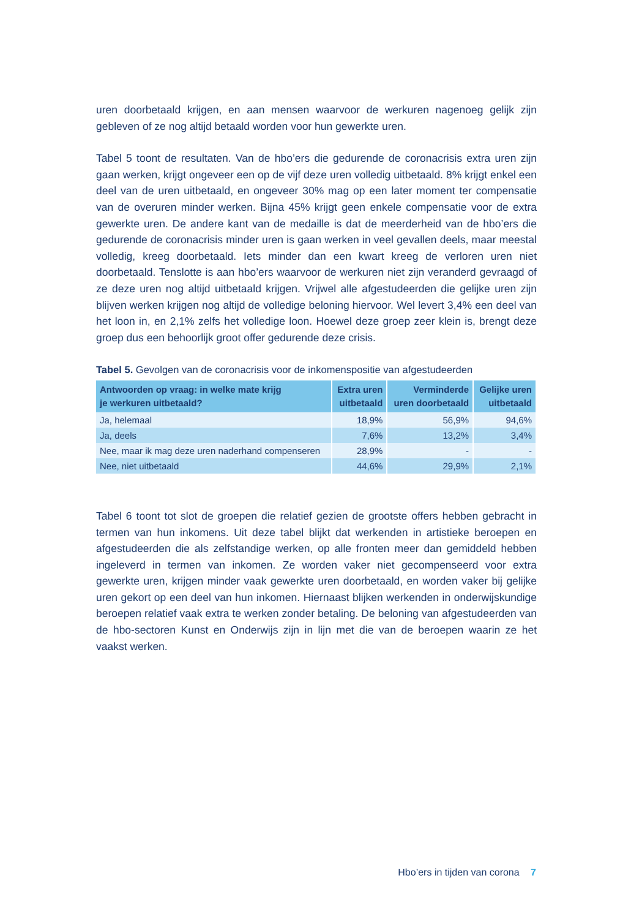uren doorbetaald krijgen, en aan mensen waarvoor de werkuren nagenoeg gelijk zijn gebleven of ze nog altijd betaald worden voor hun gewerkte uren.
Tabel 5 toont de resultaten. Van de hbo’ers die gedurende de coronacrisis extra uren zijn gaan werken, krijgt ongeveer een op de vijf deze uren volledig uitbetaald. 8% krijgt enkel een deel van de uren uitbetaald, en ongeveer 30% mag op een later moment ter compensatie van de overuren minder werken. Bijna 45% krijgt geen enkele compensatie voor de extra gewerkte uren. De andere kant van de medaille is dat de meerderheid van de hbo’ers die gedurende de coronacrisis minder uren is gaan werken in veel gevallen deels, maar meestal volledig, kreeg doorbetaald. Iets minder dan een kwart kreeg de verloren uren niet doorbetaald. Tenslotte is aan hbo’ers waarvoor de werkuren niet zijn veranderd gevraagd of ze deze uren nog altijd uitbetaald krijgen. Vrijwel alle afgestudeerden die gelijke uren zijn blijven werken krijgen nog altijd de volledige beloning hiervoor. Wel levert 3,4% een deel van het loon in, en 2,1% zelfs het volledige loon. Hoewel deze groep zeer klein is, brengt deze groep dus een behoorlijk groot offer gedurende deze crisis.
Tabel 5. Gevolgen van de coronacrisis voor de inkomenspositie van afgestudeerden
| Antwoorden op vraag: in welke mate krijg je werkuren uitbetaald? | Extra uren uitbetaald | Verminderde uren doorbetaald | Gelijke uren uitbetaald |
| --- | --- | --- | --- |
| Ja, helemaal | 18,9% | 56,9% | 94,6% |
| Ja, deels | 7,6% | 13,2% | 3,4% |
| Nee, maar ik mag deze uren naderhand compenseren | 28,9% | - | - |
| Nee, niet uitbetaald | 44,6% | 29,9% | 2,1% |
Tabel 6 toont tot slot de groepen die relatief gezien de grootste offers hebben gebracht in termen van hun inkomens. Uit deze tabel blijkt dat werkenden in artistieke beroepen en afgestudeerden die als zelfstandige werken, op alle fronten meer dan gemiddeld hebben ingeleverd in termen van inkomen. Ze worden vaker niet gecompenseerd voor extra gewerkte uren, krijgen minder vaak gewerkte uren doorbetaald, en worden vaker bij gelijke uren gekort op een deel van hun inkomen. Hiernaast blijken werkenden in onderwijskundige beroepen relatief vaak extra te werken zonder betaling. De beloning van afgestudeerden van de hbo-sectoren Kunst en Onderwijs zijn in lijn met die van de beroepen waarin ze het vaakst werken.
Hbo’ers in tijden van corona 7